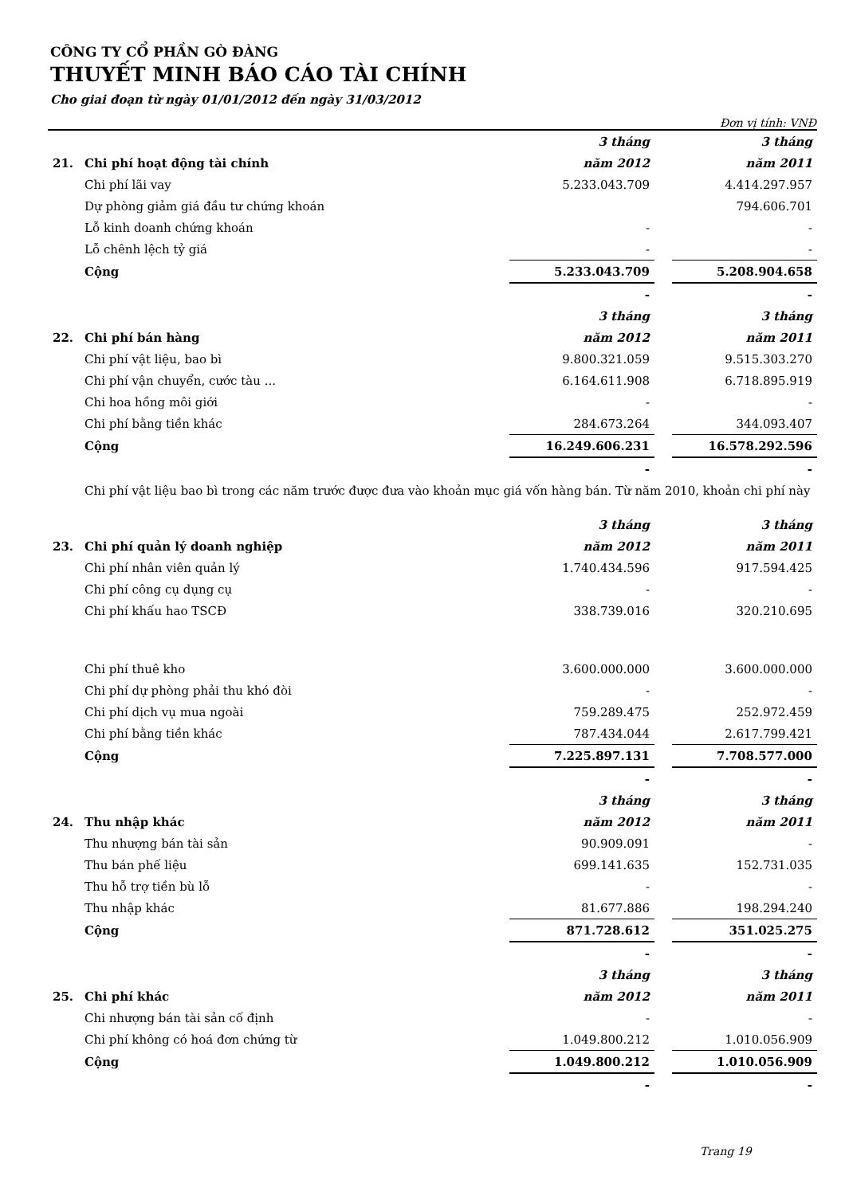CÔNG TY CỔ PHẦN GÒ ĐÀNG
THUYẾT MINH BÁO CÁO TÀI CHÍNH
Cho giai đoạn từ ngày 01/01/2012 đến ngày 31/03/2012
Đơn vị tính: VNĐ
| | | 3 tháng | | 3 tháng |
| 21. | Chi phí hoạt động tài chính | năm 2012 | | năm 2011 |
| | Chi phí lãi vay | 5.233.043.709 | | 4.414.297.957 |
| | Dự phòng giảm giá đầu tư chứng khoán | | | 794.606.701 |
| | Lỗ kinh doanh chứng khoán | - | | - |
| | Lỗ chênh lệch tỷ giá | - | | - |
| | Cộng | 5.233.043.709 | | 5.208.904.658 |
| | | - | | - |
| | | 3 tháng | | 3 tháng |
| 22. | Chi phí bán hàng | năm 2012 | | năm 2011 |
| | Chi phí vật liệu, bao bì | 9.800.321.059 | | 9.515.303.270 |
| | Chi phí vận chuyển, cước tàu ... | 6.164.611.908 | | 6.718.895.919 |
| | Chi hoa hồng môi giới | - | | - |
| | Chi phí bằng tiền khác | 284.673.264 | | 344.093.407 |
| | Cộng | 16.249.606.231 | | 16.578.292.596 |
| | | - | | - |
| | Chi phí vật liệu bao bì trong các năm trước được đưa vào khoản mục giá vốn hàng bán. Từ năm 2010, khoản chi phí này | | | |
| | | 3 tháng | | 3 tháng |
| 23. | Chi phí quản lý doanh nghiệp | năm 2012 | | năm 2011 |
| | Chi phí nhân viên quản lý | 1.740.434.596 | | 917.594.425 |
| | Chi phí công cụ dụng cụ | - | | - |
| | Chi phí khấu hao TSCĐ | 338.739.016 | | 320.210.695 |
| | Chi phí thuê kho | 3.600.000.000 | | 3.600.000.000 |
| | Chi phí dự phòng phải thu khó đòi | - | | - |
| | Chi phí dịch vụ mua ngoài | 759.289.475 | | 252.972.459 |
| | Chi phí bằng tiền khác | 787.434.044 | | 2.617.799.421 |
| | Cộng | 7.225.897.131 | | 7.708.577.000 |
| | | - | | - |
| | | 3 tháng | | 3 tháng |
| 24. | Thu nhập khác | năm 2012 | | năm 2011 |
| | Thu nhượng bán tài sản | 90.909.091 | | - |
| | Thu bán phế liệu | 699.141.635 | | 152.731.035 |
| | Thu hỗ trợ tiền bù lỗ | - | | - |
| | Thu nhập khác | 81.677.886 | | 198.294.240 |
| | Cộng | 871.728.612 | | 351.025.275 |
| | | - | | - |
| | | 3 tháng | | 3 tháng |
| 25. | Chi phí khác | năm 2012 | | năm 2011 |
| | Chi nhượng bán tài sản cố định | - | | - |
| | Chi phí không có hoá đơn chứng từ | 1.049.800.212 | | 1.010.056.909 |
| | Cộng | 1.049.800.212 | | 1.010.056.909 |
| | | - | | - |
Trang 19